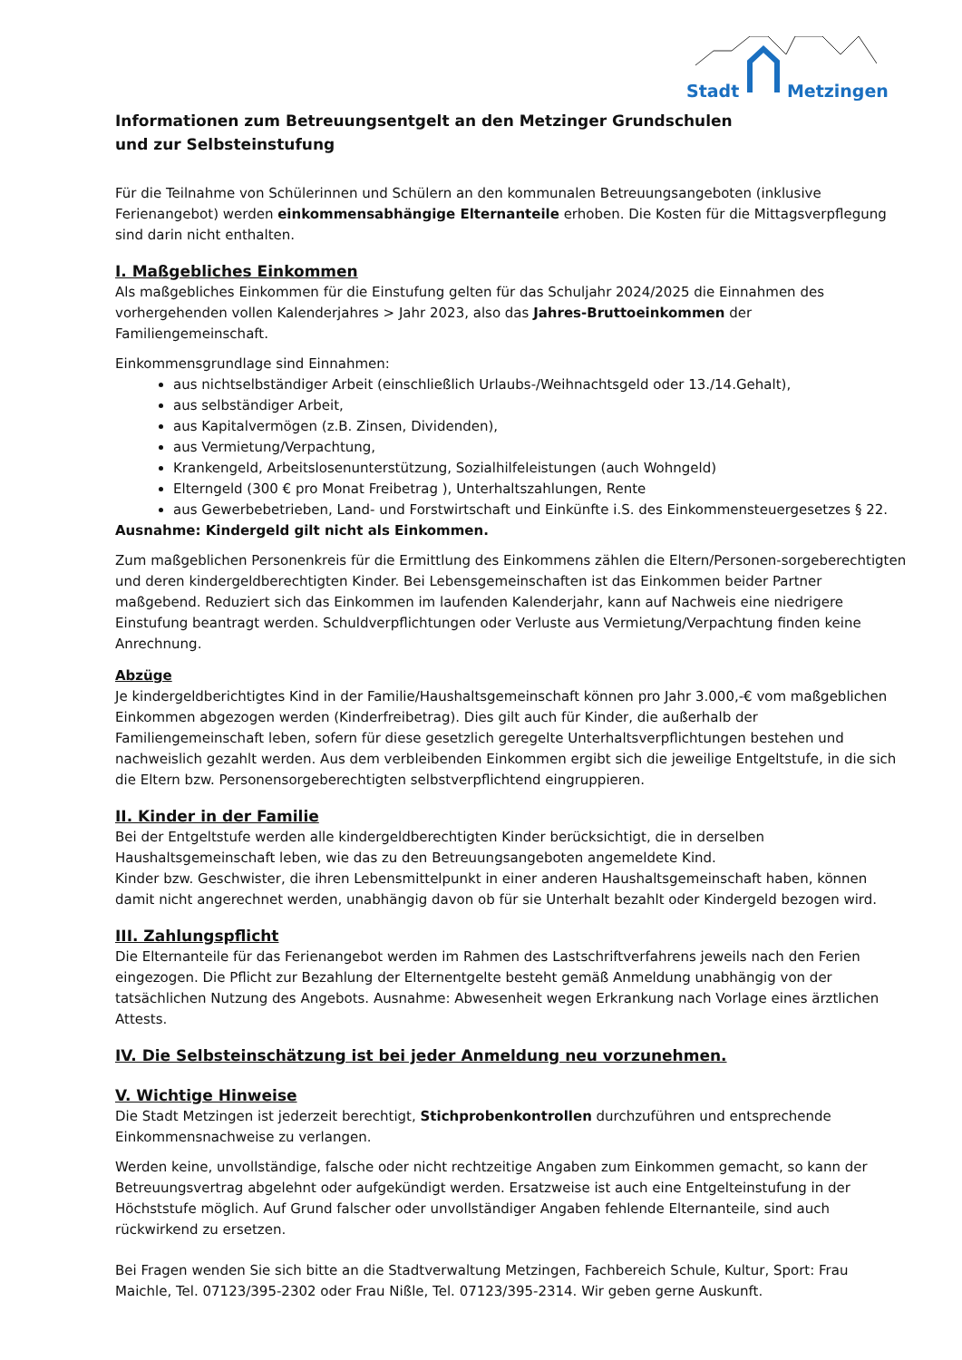Stadt Metzingen
Informationen zum Betreuungsentgelt an den Metzinger Grundschulen
und zur Selbsteinstufung
Für die Teilnahme von Schülerinnen und Schülern an den kommunalen Betreuungsangeboten (inklusive Ferienangebot) werden einkommensabhängige Elternanteile erhoben. Die Kosten für die Mittagsverpflegung sind darin nicht enthalten.
I. Maßgebliches Einkommen
Als maßgebliches Einkommen für die Einstufung gelten für das Schuljahr 2024/2025 die Einnahmen des vorhergehenden vollen Kalenderjahres > Jahr 2023, also das Jahres-Bruttoeinkommen der Familiengemeinschaft.
Einkommensgrundlage sind Einnahmen:
aus nichtselbständiger Arbeit (einschließlich Urlaubs-/Weihnachtsgeld oder 13./14.Gehalt),
aus selbständiger Arbeit,
aus Kapitalvermögen (z.B. Zinsen, Dividenden),
aus Vermietung/Verpachtung,
Krankengeld, Arbeitslosenunterstützung, Sozialhilfeleistungen (auch Wohngeld)
Elterngeld (300 € pro Monat Freibetrag ), Unterhaltszahlungen, Rente
aus Gewerbebetrieben, Land- und Forstwirtschaft und Einkünfte i.S. des Einkommensteuergesetzes § 22.
Ausnahme: Kindergeld gilt nicht als Einkommen.
Zum maßgeblichen Personenkreis für die Ermittlung des Einkommens zählen die Eltern/Personen-sorgeberechtigten und deren kindergeldberechtigten Kinder. Bei Lebensgemeinschaften ist das Einkommen beider Partner maßgebend. Reduziert sich das Einkommen im laufenden Kalenderjahr, kann auf Nachweis eine niedrigere Einstufung beantragt werden. Schuldverpflichtungen oder Verluste aus Vermietung/Verpachtung finden keine Anrechnung.
Abzüge
Je kindergeldberichtigtes Kind in der Familie/Haushaltsgemeinschaft können pro Jahr 3.000,-€ vom maßgeblichen Einkommen abgezogen werden (Kinderfreibetrag). Dies gilt auch für Kinder, die außerhalb der Familiengemeinschaft leben, sofern für diese gesetzlich geregelte Unterhaltsverpflichtungen bestehen und nachweislich gezahlt werden. Aus dem verbleibenden Einkommen ergibt sich die jeweilige Entgeltstufe, in die sich die Eltern bzw. Personensorgeberechtigten selbstverpflichtend eingruppieren.
II. Kinder in der Familie
Bei der Entgeltstufe werden alle kindergeldberechtigten Kinder berücksichtigt, die in derselben Haushaltsgemeinschaft leben, wie das zu den Betreuungsangeboten angemeldete Kind.
Kinder bzw. Geschwister, die ihren Lebensmittelpunkt in einer anderen Haushaltsgemeinschaft haben, können damit nicht angerechnet werden, unabhängig davon ob für sie Unterhalt bezahlt oder Kindergeld bezogen wird.
III. Zahlungspflicht
Die Elternanteile für das Ferienangebot werden im Rahmen des Lastschriftverfahrens jeweils nach den Ferien eingezogen. Die Pflicht zur Bezahlung der Elternentgelte besteht gemäß Anmeldung unabhängig von der tatsächlichen Nutzung des Angebots. Ausnahme: Abwesenheit wegen Erkrankung nach Vorlage eines ärztlichen Attests.
IV. Die Selbsteinschätzung ist bei jeder Anmeldung neu vorzunehmen.
V. Wichtige Hinweise
Die Stadt Metzingen ist jederzeit berechtigt, Stichprobenkontrollen durchzuführen und entsprechende Einkommensnachweise zu verlangen.
Werden keine, unvollständige, falsche oder nicht rechtzeitige Angaben zum Einkommen gemacht, so kann der Betreuungsvertrag abgelehnt oder aufgekündigt werden. Ersatzweise ist auch eine Entgelteinstufung in der Höchststufe möglich. Auf Grund falscher oder unvollständiger Angaben fehlende Elternanteile, sind auch rückwirkend zu ersetzen.
Bei Fragen wenden Sie sich bitte an die Stadtverwaltung Metzingen, Fachbereich Schule, Kultur, Sport: Frau Maichle, Tel. 07123/395-2302 oder Frau Nißle, Tel. 07123/395-2314. Wir geben gerne Auskunft.